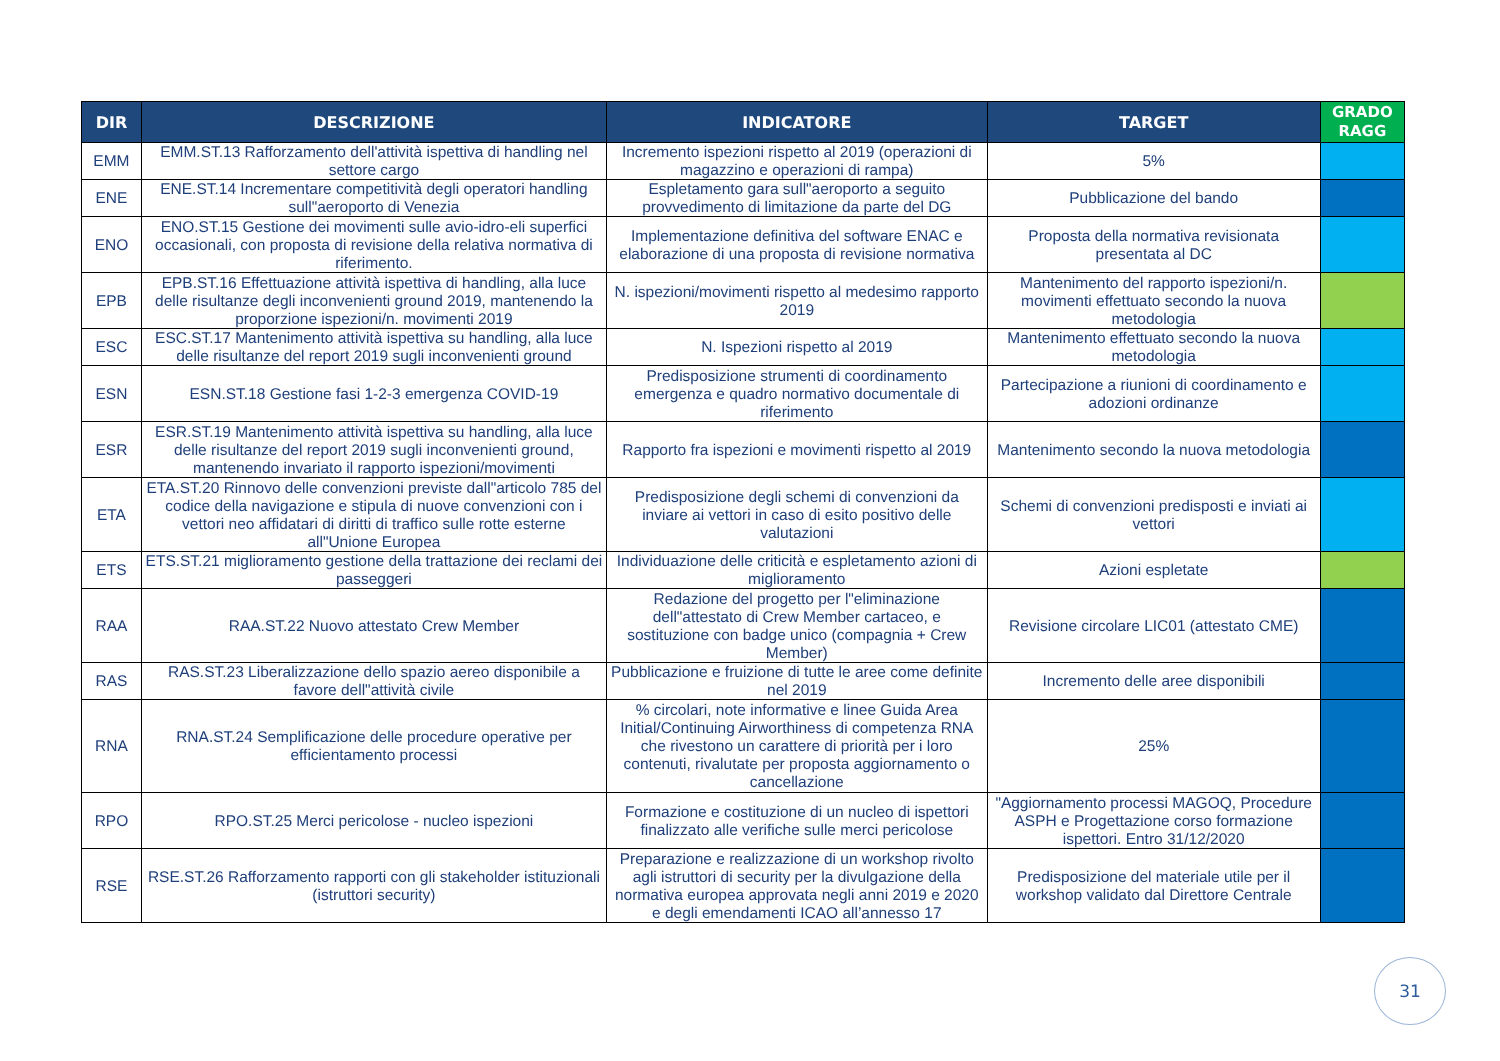| DIR | DESCRIZIONE | INDICATORE | TARGET | GRADO RAGG |
| --- | --- | --- | --- | --- |
| EMM | EMM.ST.13 Rafforzamento dell'attività ispettiva di handling nel settore cargo | Incremento ispezioni rispetto al 2019 (operazioni di magazzino e operazioni di rampa) | 5% | |
| ENE | ENE.ST.14 Incrementare competitività degli operatori handling sull"aeroporto di Venezia | Espletamento gara sull"aeroporto a seguito provvedimento di limitazione da parte del DG | Pubblicazione del bando | |
| ENO | ENO.ST.15 Gestione dei movimenti sulle avio-idro-eli superfici occasionali, con proposta di revisione della relativa normativa di riferimento. | Implementazione definitiva del software ENAC e elaborazione di una proposta di revisione normativa | Proposta della normativa revisionata presentata al DC | |
| EPB | EPB.ST.16 Effettuazione attività ispettiva di handling, alla luce delle risultanze degli inconvenienti ground 2019, mantenendo la proporzione ispezioni/n. movimenti 2019 | N. ispezioni/movimenti rispetto al medesimo rapporto 2019 | Mantenimento del rapporto ispezioni/n. movimenti effettuato secondo la nuova metodologia | |
| ESC | ESC.ST.17 Mantenimento attività ispettiva su handling, alla luce delle risultanze del report 2019 sugli inconvenienti ground | N. Ispezioni rispetto al 2019 | Mantenimento effettuato secondo la nuova metodologia | |
| ESN | ESN.ST.18 Gestione fasi 1-2-3 emergenza COVID-19 | Predisposizione strumenti di coordinamento emergenza e quadro normativo documentale di riferimento | Partecipazione a riunioni di coordinamento e adozioni ordinanze | |
| ESR | ESR.ST.19 Mantenimento attività ispettiva su handling, alla luce delle risultanze del report 2019 sugli inconvenienti ground, mantenendo invariato il rapporto ispezioni/movimenti | Rapporto fra ispezioni e movimenti rispetto al 2019 | Mantenimento secondo la nuova metodologia | |
| ETA | ETA.ST.20 Rinnovo delle convenzioni previste dall"articolo 785 del codice della navigazione e stipula di nuove convenzioni con i vettori neo affidatari di diritti di traffico sulle rotte esterne all"Unione Europea | Predisposizione degli schemi di convenzioni da inviare ai vettori in caso di esito positivo delle valutazioni | Schemi di convenzioni predisposti e inviati ai vettori | |
| ETS | ETS.ST.21 miglioramento gestione della trattazione dei reclami dei passeggeri | Individuazione delle criticità e espletamento azioni di miglioramento | Azioni espletate | |
| RAA | RAA.ST.22 Nuovo attestato Crew Member | Redazione del progetto per l"eliminazione dell"attestato di Crew Member cartaceo, e sostituzione con badge unico (compagnia + Crew Member) | Revisione circolare LIC01 (attestato CME) | |
| RAS | RAS.ST.23 Liberalizzazione dello spazio aereo disponibile a favore dell"attività civile | Pubblicazione e fruizione di tutte le aree come definite nel 2019 | Incremento delle aree disponibili | |
| RNA | RNA.ST.24 Semplificazione delle procedure operative per efficientamento processi | % circolari, note informative e linee Guida Area Initial/Continuing Airworthiness di competenza RNA che rivestono un carattere di priorità per i loro contenuti, rivalutate per proposta aggiornamento o cancellazione | 25% | |
| RPO | RPO.ST.25 Merci pericolose - nucleo ispezioni | Formazione e costituzione di un nucleo di ispettori finalizzato alle verifiche sulle merci pericolose | "Aggiornamento processi MAGOQ, Procedure ASPH e Progettazione corso formazione ispettori. Entro 31/12/2020 | |
| RSE | RSE.ST.26 Rafforzamento rapporti con gli stakeholder istituzionali (istruttori security) | Preparazione e realizzazione di un workshop rivolto agli istruttori di security per la divulgazione della normativa europea approvata negli anni 2019 e 2020 e degli emendamenti ICAO all’annesso 17 | Predisposizione del materiale utile per il workshop validato dal Direttore Centrale | |
31